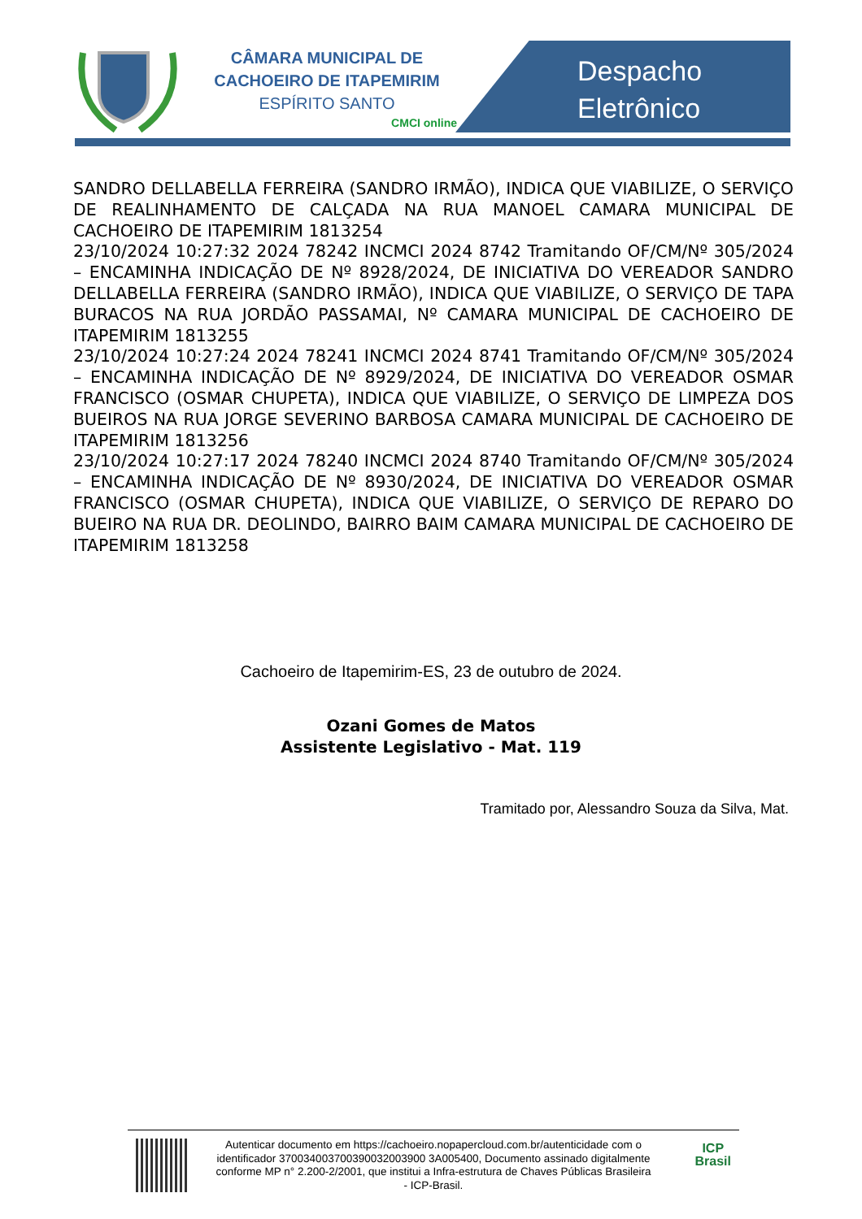CÂMARA MUNICIPAL DE
CACHOEIRO DE ITAPEMIRIM
ESPÍRITO SANTO
CMCI online
Despacho
Eletrônico
SANDRO DELLABELLA FERREIRA (SANDRO IRMÃO), INDICA QUE VIABILIZE, O SERVIÇO DE REALINHAMENTO DE CALÇADA NA RUA MANOEL CAMARA MUNICIPAL DE CACHOEIRO DE ITAPEMIRIM 1813254
23/10/2024 10:27:32 2024 78242 INCMCI 2024 8742 Tramitando OF/CM/Nº 305/2024 – ENCAMINHA INDICAÇÃO DE Nº 8928/2024, DE INICIATIVA DO VEREADOR SANDRO DELLABELLA FERREIRA (SANDRO IRMÃO), INDICA QUE VIABILIZE, O SERVIÇO DE TAPA BURACOS NA RUA JORDÃO PASSAMAI, Nº CAMARA MUNICIPAL DE CACHOEIRO DE ITAPEMIRIM 1813255
23/10/2024 10:27:24 2024 78241 INCMCI 2024 8741 Tramitando OF/CM/Nº 305/2024 – ENCAMINHA INDICAÇÃO DE Nº 8929/2024, DE INICIATIVA DO VEREADOR OSMAR FRANCISCO (OSMAR CHUPETA), INDICA QUE VIABILIZE, O SERVIÇO DE LIMPEZA DOS BUEIROS NA RUA JORGE SEVERINO BARBOSA CAMARA MUNICIPAL DE CACHOEIRO DE ITAPEMIRIM 1813256
23/10/2024 10:27:17 2024 78240 INCMCI 2024 8740 Tramitando OF/CM/Nº 305/2024 – ENCAMINHA INDICAÇÃO DE Nº 8930/2024, DE INICIATIVA DO VEREADOR OSMAR FRANCISCO (OSMAR CHUPETA), INDICA QUE VIABILIZE, O SERVIÇO DE REPARO DO BUEIRO NA RUA DR. DEOLINDO, BAIRRO BAIM CAMARA MUNICIPAL DE CACHOEIRO DE ITAPEMIRIM 1813258
Cachoeiro de Itapemirim-ES, 23 de outubro de 2024.
Ozani Gomes de Matos
Assistente Legislativo - Mat. 119
Tramitado por, Alessandro Souza da Silva, Mat.
Autenticar documento em https://cachoeiro.nopapercloud.com.br/autenticidade com o identificador 370034003700390032003900 3A005400, Documento assinado digitalmente conforme MP n° 2.200-2/2001, que institui a Infra-estrutura de Chaves Públicas Brasileira - ICP-Brasil.
ICP
Brasil